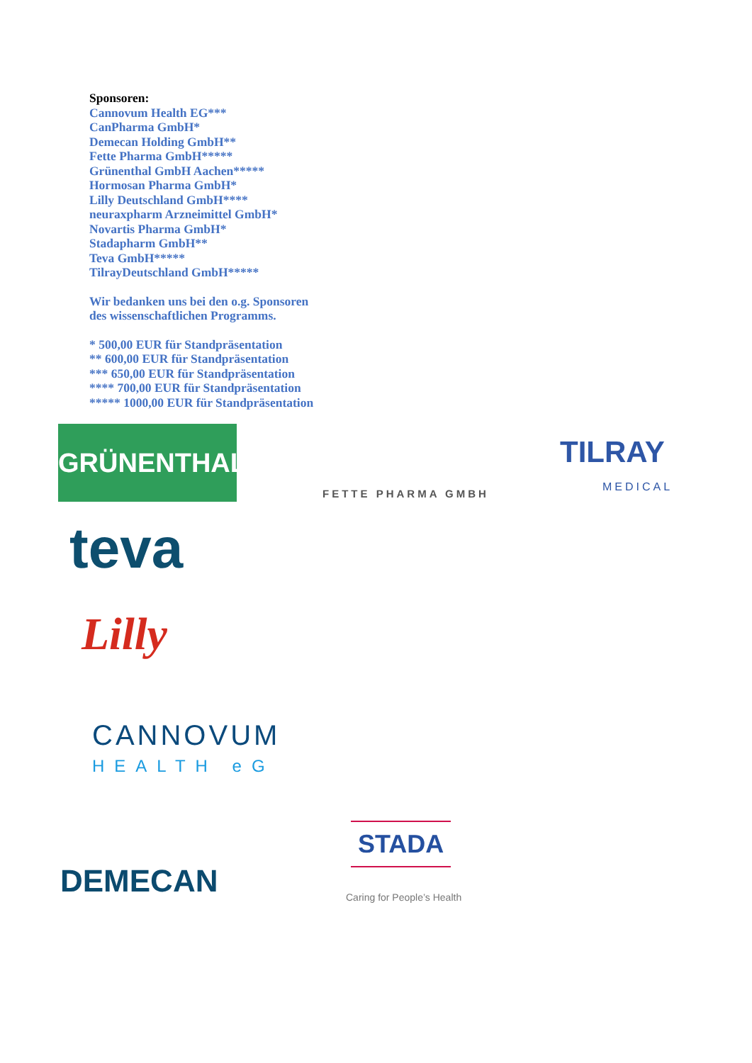Sponsoren:
Cannovum Health EG***
CanPharma GmbH*
Demecan Holding GmbH**
Fette Pharma GmbH*****
Grünenthal GmbH Aachen*****
Hormosan Pharma GmbH*
Lilly Deutschland GmbH****
neuraxpharm Arzneimittel GmbH*
Novartis Pharma GmbH*
Stadapharm GmbH**
Teva GmbH*****
TilrayDeutschland GmbH*****
Wir bedanken uns bei den o.g. Sponsoren
des wissenschaftlichen Programms.
* 500,00 EUR für Standpräsentation
** 600,00 EUR für Standpräsentation
*** 650,00 EUR für Standpräsentation
**** 700,00 EUR für Standpräsentation
***** 1000,00 EUR für Standpräsentation
GRÜNENTHAL
FETTE PHARMA GMBH
TILRAY
MEDICAL
teva
Lilly
CANNOVUM
HEALTH eG
DEMECAN
STADA
Caring for People’s Health